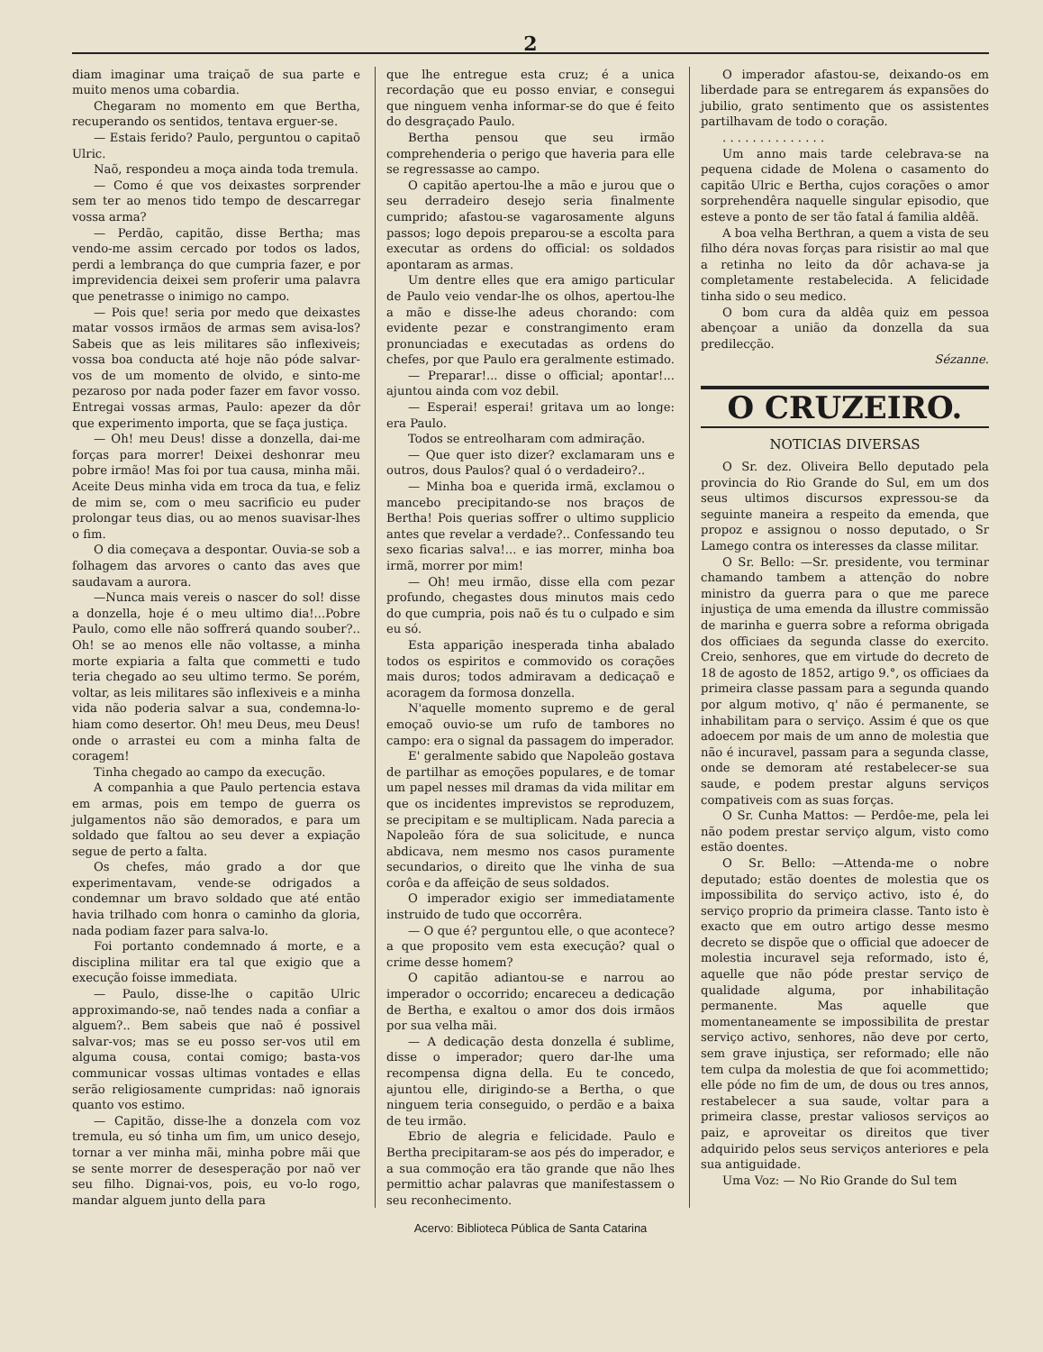2
diam imaginar uma traiçaõ de sua parte e muito menos uma cobardia.
Chegaram no momento em que Bertha, recuperando os sentidos, tentava erguer-se.
— Estais ferido? Paulo, perguntou o capitaõ Ulric.
Naõ, respondeu a moça ainda toda tremula.
— Como é que vos deixastes sorprender sem ter ao menos tido tempo de descarregar vossa arma?
— Perdão, capitão, disse Bertha; mas vendo-me assim cercado por todos os lados, perdi a lembrança do que cumpria fazer, e por imprevidencia deixei sem proferir uma palavra que penetrasse o inimigo no campo.
— Pois que! seria por medo que deixastes matar vossos irmãos de armas sem avisa-los? Sabeis que as leis militares são inflexiveis; vossa boa conducta até hoje não póde salvar-vos de um momento de olvido, e sinto-me pezaroso por nada poder fazer em favor vosso. Entregai vossas armas, Paulo: apezer da dôr que experimento importa, que se faça justiça.
— Oh! meu Deus! disse a donzella, dai-me forças para morrer! Deixei deshonrar meu pobre irmão! Mas foi por tua causa, minha mãi. Aceite Deus minha vida em troca da tua, e feliz de mim se, com o meu sacrificio eu puder prolongar teus dias, ou ao menos suavisar-lhes o fim.
O dia começava a despontar. Ouvia-se sob a folhagem das arvores o canto das aves que saudavam a aurora.
—Nunca mais vereis o nascer do sol! disse a donzella, hoje é o meu ultimo dia!...Pobre Paulo, como elle não soffrerá quando souber?.. Oh! se ao menos elle não voltasse, a minha morte expiaria a falta que commetti e tudo teria chegado ao seu ultimo termo. Se porém, voltar, as leis militares são inflexiveis e a minha vida não poderia salvar a sua, condemna-lo-hiam como desertor. Oh! meu Deus, meu Deus! onde o arrastei eu com a minha falta de coragem!
Tinha chegado ao campo da execução.
A companhia a que Paulo pertencia estava em armas, pois em tempo de guerra os julgamentos não são demorados, e para um soldado que faltou ao seu dever a expiação segue de perto a falta.
Os chefes, máo grado a dor que experimentavam, vende-se odrigados a condemnar um bravo soldado que até então havia trilhado com honra o caminho da gloria, nada podiam fazer para salva-lo.
Foi portanto condemnado á morte, e a disciplina militar era tal que exigio que a execução foisse immediata.
— Paulo, disse-lhe o capitão Ulric approximando-se, naõ tendes nada a confiar a alguem?.. Bem sabeis que naõ é possivel salvar-vos; mas se eu posso ser-vos util em alguma cousa, contai comigo; basta-vos communicar vossas ultimas vontades e ellas serão religiosamente cumpridas: naõ ignorais quanto vos estimo.
— Capitão, disse-lhe a donzela com voz tremula, eu só tinha um fim, um unico desejo, tornar a ver minha mãi, minha pobre mãi que se sente morrer de desesperação por naõ ver seu filho. Dignai-vos, pois, eu vo-lo rogo, mandar alguem junto della para
que lhe entregue esta cruz; é a unica recordação que eu posso enviar, e consegui que ninguem venha informar-se do que é feito do desgraçado Paulo.
Bertha pensou que seu irmão comprehenderia o perigo que haveria para elle se regressasse ao campo.
O capitão apertou-lhe a mão e jurou que o seu derradeiro desejo seria finalmente cumprido; afastou-se vagarosamente alguns passos; logo depois preparou-se a escolta para executar as ordens do official: os soldados apontaram as armas.
Um dentre elles que era amigo particular de Paulo veio vendar-lhe os olhos, apertou-lhe a mão e disse-lhe adeus chorando: com evidente pezar e constrangimento eram pronunciadas e executadas as ordens do chefes, por que Paulo era geralmente estimado.
— Preparar!... disse o official; apontar!... ajuntou ainda com voz debil.
— Esperai! esperai! gritava um ao longe: era Paulo.
Todos se entreolharam com admiração.
— Que quer isto dizer? exclamaram uns e outros, dous Paulos? qual ó o verdadeiro?..
— Minha boa e querida irmã, exclamou o mancebo precipitando-se nos braços de Bertha! Pois querias soffrer o ultimo supplicio antes que revelar a verdade?.. Confessando teu sexo ficarias salva!... e ias morrer, minha boa irmã, morrer por mim!
— Oh! meu irmão, disse ella com pezar profundo, chegastes dous minutos mais cedo do que cumpria, pois naõ és tu o culpado e sim eu só.
Esta apparição inesperada tinha abalado todos os espiritos e commovido os corações mais duros; todos admiravam a dedicaçaõ e acoragem da formosa donzella.
N'aquelle momento supremo e de geral emoçaõ ouvio-se um rufo de tambores no campo: era o signal da passagem do imperador.
E' geralmente sabido que Napoleão gostava de partilhar as emoções populares, e de tomar um papel nesses mil dramas da vida militar em que os incidentes imprevistos se reproduzem, se precipitam e se multiplicam. Nada parecia a Napoleão fóra de sua solicitude, e nunca abdicava, nem mesmo nos casos puramente secundarios, o direito que lhe vinha de sua corôa e da affeição de seus soldados.
O imperador exigio ser immediatamente instruido de tudo que occorrêra.
— O que é? perguntou elle, o que acontece? a que proposito vem esta execução? qual o crime desse homem?
O capitão adiantou-se e narrou ao imperador o occorrido; encareceu a dedicação de Bertha, e exaltou o amor dos dois irmãos por sua velha mãi.
— A dedicação desta donzella é sublime, disse o imperador; quero dar-lhe uma recompensa digna della. Eu te concedo, ajuntou elle, dirigindo-se a Bertha, o que ninguem teria conseguido, o perdão e a baixa de teu irmão.
Ebrio de alegria e felicidade. Paulo e Bertha precipitaram-se aos pés do imperador, e a sua commoção era tão grande que não lhes permittio achar palavras que manifestassem o seu reconhecimento.
O imperador afastou-se, deixando-os em liberdade para se entregarem ás expansões do jubilio, grato sentimento que os assistentes partilhavam de todo o coração.
. . . . . . . . . . . . . .
Um anno mais tarde celebrava-se na pequena cidade de Molena o casamento do capitão Ulric e Bertha, cujos corações o amor sorprehendêra naquelle singular episodio, que esteve a ponto de ser tão fatal á familia aldêã.
A boa velha Berthran, a quem a vista de seu filho déra novas forças para risistir ao mal que a retinha no leito da dôr achava-se ja completamente restabelecida. A felicidade tinha sido o seu medico.
O bom cura da aldêa quiz em pessoa abençoar a união da donzella da sua predilecção.
Sézanne.
O CRUZEIRO.
NOTICIAS DIVERSAS
O Sr. dez. Oliveira Bello deputado pela provincia do Rio Grande do Sul, em um dos seus ultimos discursos expressou-se da seguinte maneira a respeito da emenda, que propoz e assignou o nosso deputado, o Sr Lamego contra os interesses da classe militar.
O Sr. Bello: —Sr. presidente, vou terminar chamando tambem a attenção do nobre ministro da guerra para o que me parece injustiça de uma emenda da illustre commissão de marinha e guerra sobre a reforma obrigada dos officiaes da segunda classe do exercito. Creio, senhores, que em virtude do decreto de 18 de agosto de 1852, artigo 9.°, os officiaes da primeira classe passam para a segunda quando por algum motivo, q' não é permanente, se inhabilitam para o serviço. Assim é que os que adoecem por mais de um anno de molestia que não é incuravel, passam para a segunda classe, onde se demoram até restabelecer-se sua saude, e podem prestar alguns serviços compativeis com as suas forças.
O Sr. Cunha Mattos: — Perdôe-me, pela lei não podem prestar serviço algum, visto como estão doentes.
O Sr. Bello: —Attenda-me o nobre deputado; estão doentes de molestia que os impossibilita do serviço activo, isto é, do serviço proprio da primeira classe. Tanto isto è exacto que em outro artigo desse mesmo decreto se dispõe que o official que adoecer de molestia incuravel seja reformado, isto é, aquelle que não póde prestar serviço de qualidade alguma, por inhabilitação permanente. Mas aquelle que momentaneamente se impossibilita de prestar serviço activo, senhores, não deve por certo, sem grave injustiça, ser reformado; elle não tem culpa da molestia de que foi acommettido; elle póde no fim de um, de dous ou tres annos, restabelecer a sua saude, voltar para a primeira classe, prestar valiosos serviços ao paiz, e aproveitar os direitos que tiver adquirido pelos seus serviços anteriores e pela sua antiguidade.
Uma Voz: — No Rio Grande do Sul tem
Acervo: Biblioteca Pública de Santa Catarina